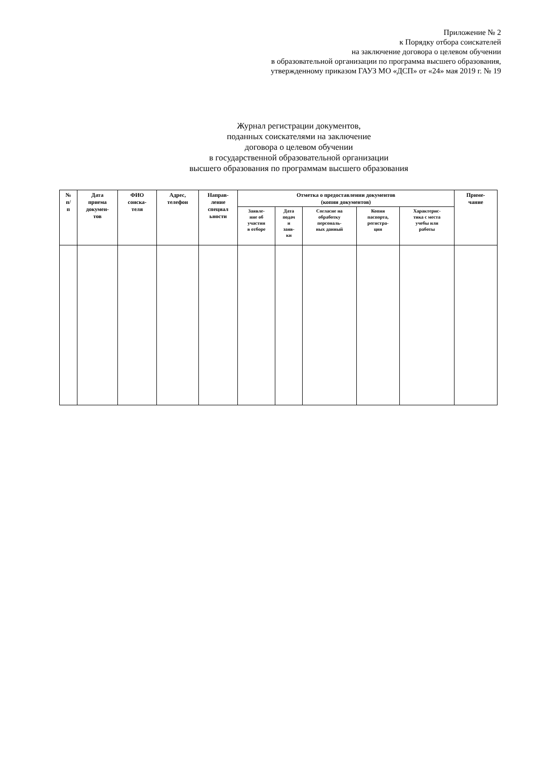Приложение № 2
к Порядку отбора соискателей
на заключение договора о целевом обучении
в образовательной организации по программа высшего образования,
утвержденному приказом ГАУЗ МО «ДСП» от «24» мая 2019 г. № 19
Журнал регистрации документов,
поданных соискателями на заключение
договора о целевом обучении
в государственной образовательной организации
высшего образования по программам высшего образования
| № п/ п | Дата приема докумен- тов | ФИО соиска- теля | Адрес, телефон | Направ- ление специал ьности | Отметка о предоставлении документов (копии документов) | | | | | Приме- чание |
| --- | --- | --- | --- | --- | --- | --- | --- | --- | --- | --- |
| | | | | | Заявле- ние об участии в отборе | Дата подач и заяв- ки | Согласие на обработку персональ- ных данный | Копия паспорта, регистра- ции | Характерис- тика с места учебы или работы | |